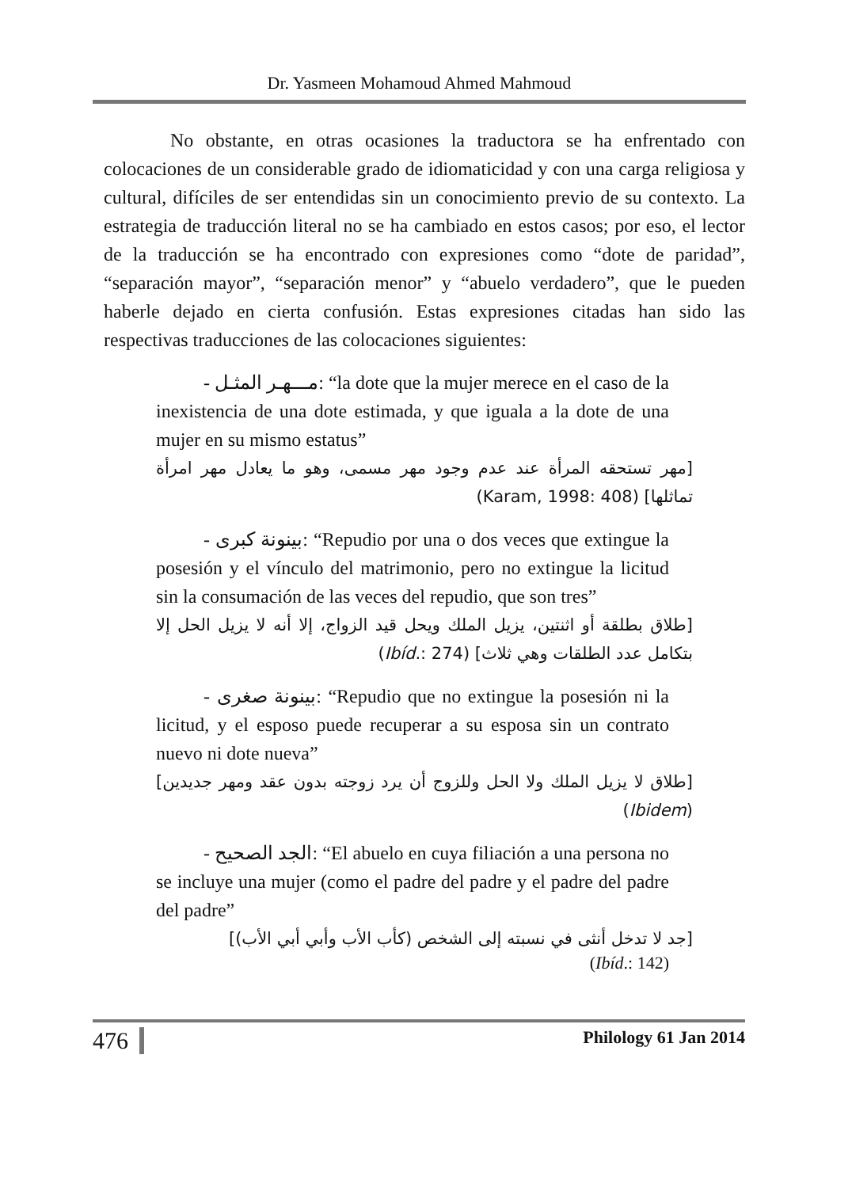Dr. Yasmeen Mohamoud Ahmed Mahmoud
No obstante, en otras ocasiones la traductora se ha enfrentado con colocaciones de un considerable grado de idiomaticidad y con una carga religiosa y cultural, difíciles de ser entendidas sin un conocimiento previo de su contexto. La estrategia de traducción literal no se ha cambiado en estos casos; por eso, el lector de la traducción se ha encontrado con expresiones como “dote de paridad”, “separación mayor”, “separación menor” y “abuelo verdadero”, que le pueden haberle dejado en cierta confusión. Estas expresiones citadas han sido las respectivas traducciones de las colocaciones siguientes:
- مـــهـر المثـل: “la dote que la mujer merece en el caso de la inexistencia de una dote estimada, y que iguala a la dote de una mujer en su mismo estatus”
[مهر تستحقه المرأة عند عدم وجود مهر مسمى، وهو ما يعادل مهر امرأة تماثلها] (Karam, 1998: 408)
- بينونة كبرى: “Repudio por una o dos veces que extingue la posesión y el vínculo del matrimonio, pero no extingue la licitud sin la consumación de las veces del repudio, que son tres”
[طلاق بطلقة أو اثنتين، يزيل الملك ويحل قيد الزواج، إلا أنه لا يزيل الحل إلا بتكامل عدد الطلقات وهي ثلاث] (Ibíd.: 274)
- بينونة صغرى: “Repudio que no extingue la posesión ni la licitud, y el esposo puede recuperar a su esposa sin un contrato nuevo ni dote nueva”
[طلاق لا يزيل الملك ولا الحل وللزوج أن يرد زوجته بدون عقد ومهر جديدين] (Ibidem)
- الجد الصحيح: “El abuelo en cuya filiación a una persona no se incluye una mujer (como el padre del padre y el padre del padre del padre”
[جد لا تدخل أنثى في نسبته إلى الشخص (كأب الأب وأبي أبي الأب)]
(Ibíd.: 142)
476 Philology 61 Jan 2014